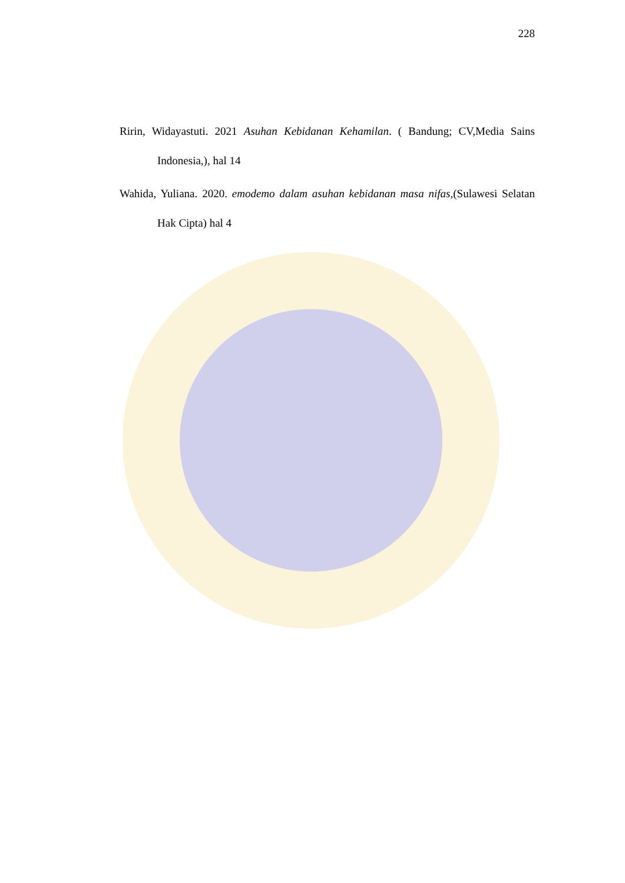228
Ririn, Widayastuti. 2021 Asuhan Kebidanan Kehamilan. ( Bandung; CV,Media Sains Indonesia,), hal 14
Wahida, Yuliana. 2020. emodemo dalam asuhan kebidanan masa nifas,(Sulawesi Selatan Hak Cipta) hal 4